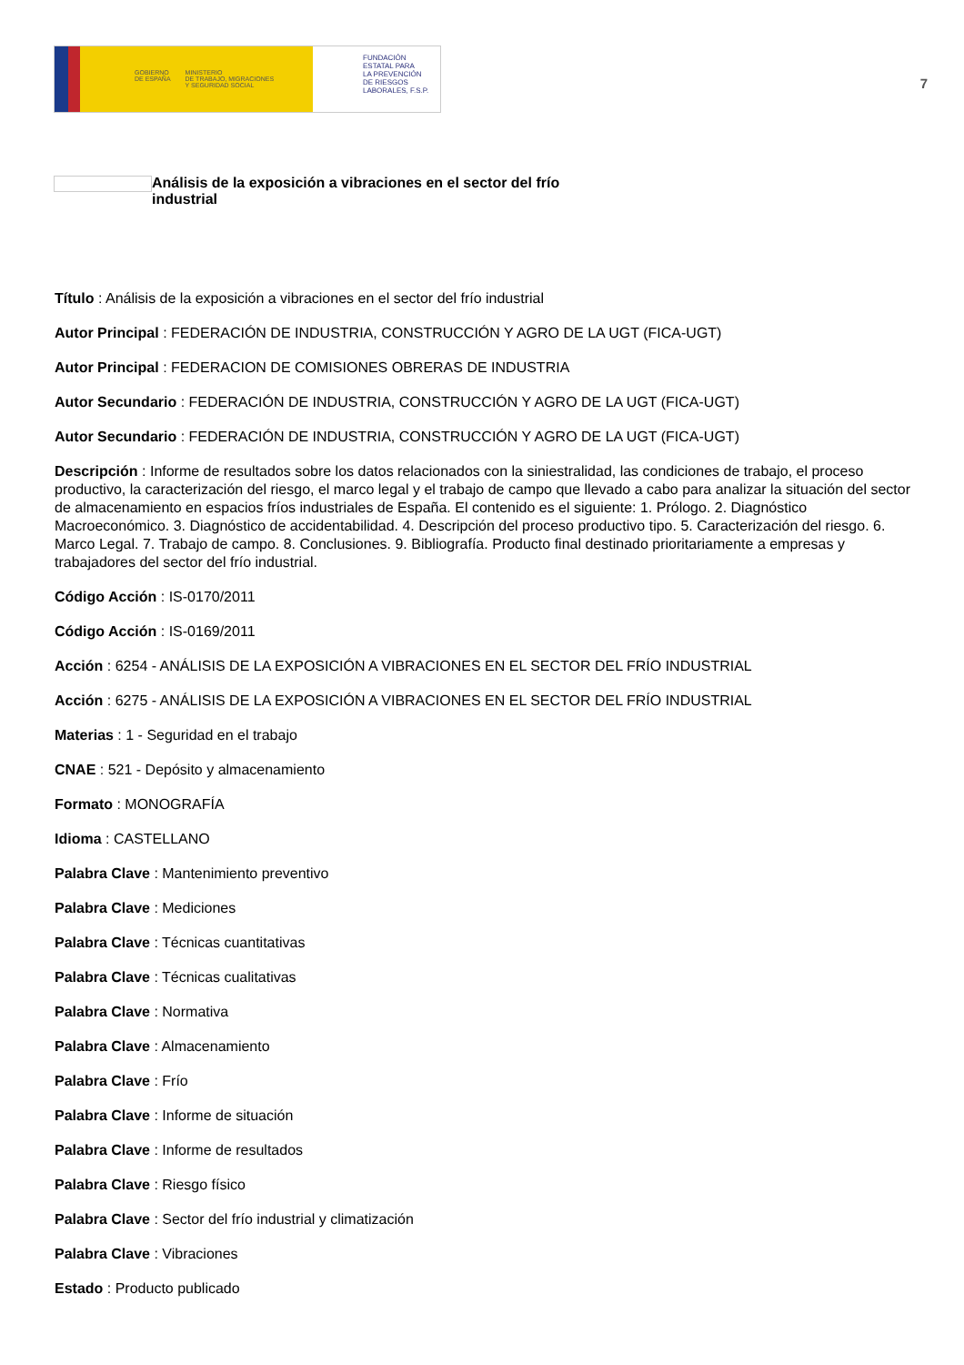GOBIERNO
DE ESPAÑA MINISTERIO
DE TRABAJO, MIGRACIONES
Y SEGURIDAD SOCIAL
FUNDACIÓN
ESTATAL PARA
LA PREVENCIÓN
DE RIESGOS
LABORALES, F.S.P.
7
Análisis de la exposición a vibraciones en el sector del frío industrial
Título : Análisis de la exposición a vibraciones en el sector del frío industrial
Autor Principal : FEDERACIÓN DE INDUSTRIA, CONSTRUCCIÓN Y AGRO DE LA UGT (FICA-UGT)
Autor Principal : FEDERACION DE COMISIONES OBRERAS DE INDUSTRIA
Autor Secundario : FEDERACIÓN DE INDUSTRIA, CONSTRUCCIÓN Y AGRO DE LA UGT (FICA-UGT)
Autor Secundario : FEDERACIÓN DE INDUSTRIA, CONSTRUCCIÓN Y AGRO DE LA UGT (FICA-UGT)
Descripción : Informe de resultados sobre los datos relacionados con la siniestralidad, las condiciones de trabajo, el proceso productivo, la caracterización del riesgo, el marco legal y el trabajo de campo que llevado a cabo para analizar la situación del sector de almacenamiento en espacios fríos industriales de España. El contenido es el siguiente: 1. Prólogo. 2. Diagnóstico Macroeconómico. 3. Diagnóstico de accidentabilidad. 4. Descripción del proceso productivo tipo. 5. Caracterización del riesgo. 6. Marco Legal. 7. Trabajo de campo. 8. Conclusiones. 9. Bibliografía. Producto final destinado prioritariamente a empresas y trabajadores del sector del frío industrial.
Código Acción : IS-0170/2011
Código Acción : IS-0169/2011
Acción : 6254 - ANÁLISIS DE LA EXPOSICIÓN A VIBRACIONES EN EL SECTOR DEL FRÍO INDUSTRIAL
Acción : 6275 - ANÁLISIS DE LA EXPOSICIÓN A VIBRACIONES EN EL SECTOR DEL FRÍO INDUSTRIAL
Materias : 1 - Seguridad en el trabajo
CNAE : 521 - Depósito y almacenamiento
Formato : MONOGRAFÍA
Idioma : CASTELLANO
Palabra Clave : Mantenimiento preventivo
Palabra Clave : Mediciones
Palabra Clave : Técnicas cuantitativas
Palabra Clave : Técnicas cualitativas
Palabra Clave : Normativa
Palabra Clave : Almacenamiento
Palabra Clave : Frío
Palabra Clave : Informe de situación
Palabra Clave : Informe de resultados
Palabra Clave : Riesgo físico
Palabra Clave : Sector del frío industrial y climatización
Palabra Clave : Vibraciones
Estado : Producto publicado